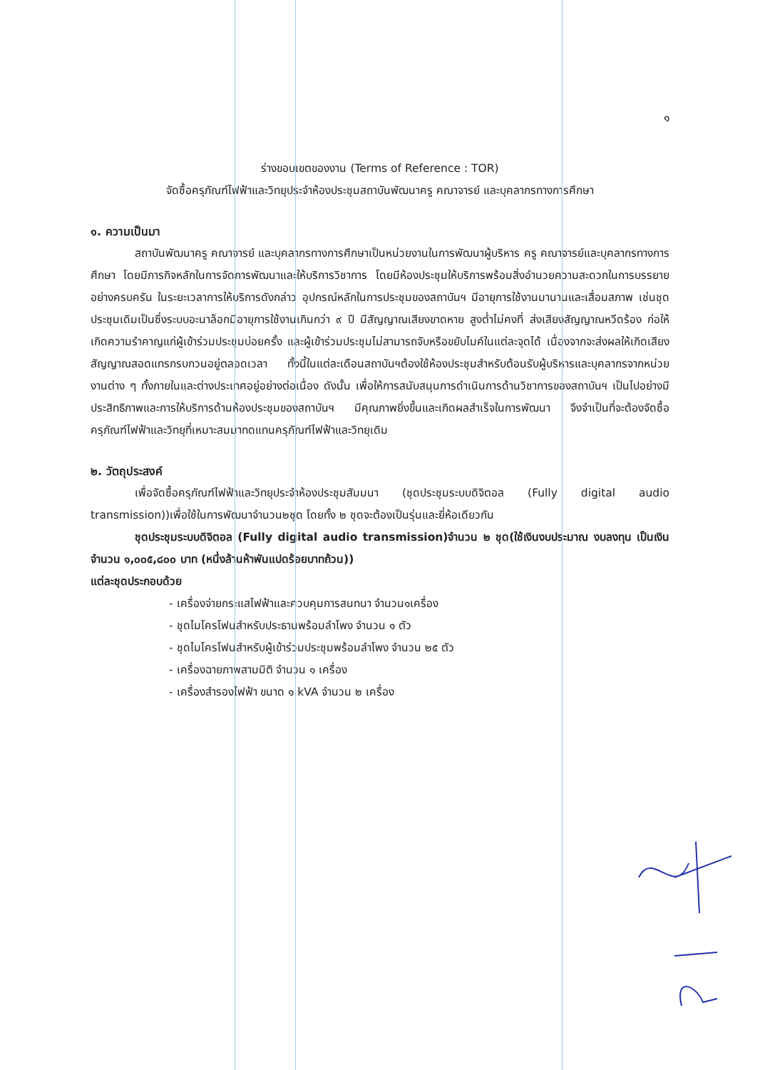๑
ร่างขอบเขตของงาน (Terms of Reference : TOR)
จัดซื้อครุภัณฑ์ไฟฟ้าและวิทยุประจำห้องประชุมสถาบันพัฒนาครู คณาจารย์ และบุคลากรทางการศึกษา
๑. ความเป็นมา
สถาบันพัฒนาครู คณาจารย์ และบุคลากรทางการศึกษาเป็นหน่วยงานในการพัฒนาผู้บริหาร ครู คณาจารย์และบุคลากรทางการศึกษา โดยมีภารกิจหลักในการจัดการพัฒนาและให้บริการวิชาการ โดยมีห้องประชุมให้บริการพร้อมสิ่งอำนวยความสะดวกในการบรรยายอย่างครบครัน ในระยะเวลาการให้บริการดังกล่าว อุปกรณ์หลักในการประชุมของสถาบันฯ มีอายุการใช้งานมานานและเสื่อมสภาพ เช่นชุดประชุมเดิมเป็นซึ่งระบบอะนาล็อกมีอายุการใช้งานเกินกว่า ๙ ปี มีสัญญาณเสียงขาดหาย สูงต่ำไม่คงที่ ส่งเสียงสัญญาณหวีดร้อง ก่อให้เกิดความรำคาญแก่ผู้เข้าร่วมประชุมบ่อยครั้ง และผู้เข้าร่วมประชุมไม่สามารถจับหรือขยับไมค์ในแต่ละจุดได้ เนื่องจากจะส่งผลให้เกิดเสียงสัญญาณสอดแทรกรบกวนอยู่ตลอดเวลา ทั้งนี้ในแต่ละเดือนสถาบันฯต้องใช้ห้องประชุมสำหรับต้อนรับผู้บริหารและบุคลากรจากหน่วยงานต่าง ๆ ทั้งภายในและต่างประเทศอยู่อย่างต่อเนื่อง ดังนั้น เพื่อให้การสนับสนุนการดำเนินการด้านวิชาการของสถาบันฯ เป็นไปอย่างมีประสิทธิภาพและการให้บริการด้านห้องประชุมของสถาบันฯ มีคุณภาพยิ่งขึ้นและเกิดผลสำเร็จในการพัฒนา จึงจำเป็นที่จะต้องจัดซื้อครุภัณฑ์ไฟฟ้าและวิทยุที่เหมาะสมมาทดแทนครุภัณฑ์ไฟฟ้าและวิทยุเดิม
๒. วัตถุประสงค์
เพื่อจัดซื้อครุภัณฑ์ไฟฟ้าและวิทยุประจำห้องประชุมสัมมนา (ชุดประชุมระบบดิจิตอล (Fully digital audio transmission))เพื่อใช้ในการพัฒนาจำนวน๒ชุด โดยทั้ง ๒ ชุดจะต้องเป็นรุ่นและยี่ห้อเดียวกัน
ชุดประชุมระบบดิจิตอล (Fully digital audio transmission)จำนวน ๒ ชุด(ใช้เงินงบประมาณ งบลงทุน เป็นเงินจำนวน ๑,๐๐๕,๘๐๐ บาท (หนึ่งล้านห้าพันแปดร้อยบาทถ้วน))
แต่ละชุดประกอบด้วย
- เครื่องจ่ายกระแสไฟฟ้าและควบคุมการสนทนา จำนวน๑เครื่อง
- ชุดไมโครโฟนสำหรับประธานพร้อมลำโพง จำนวน ๑ ตัว
- ชุดไมโครโฟนสำหรับผู้เข้าร่วมประชุมพร้อมลำโพง จำนวน ๒๕ ตัว
- เครื่องฉายภาพสามมิติ จำนวน ๑ เครื่อง
- เครื่องสำรองไฟฟ้า ขนาด ๑ kVA จำนวน ๒ เครื่อง